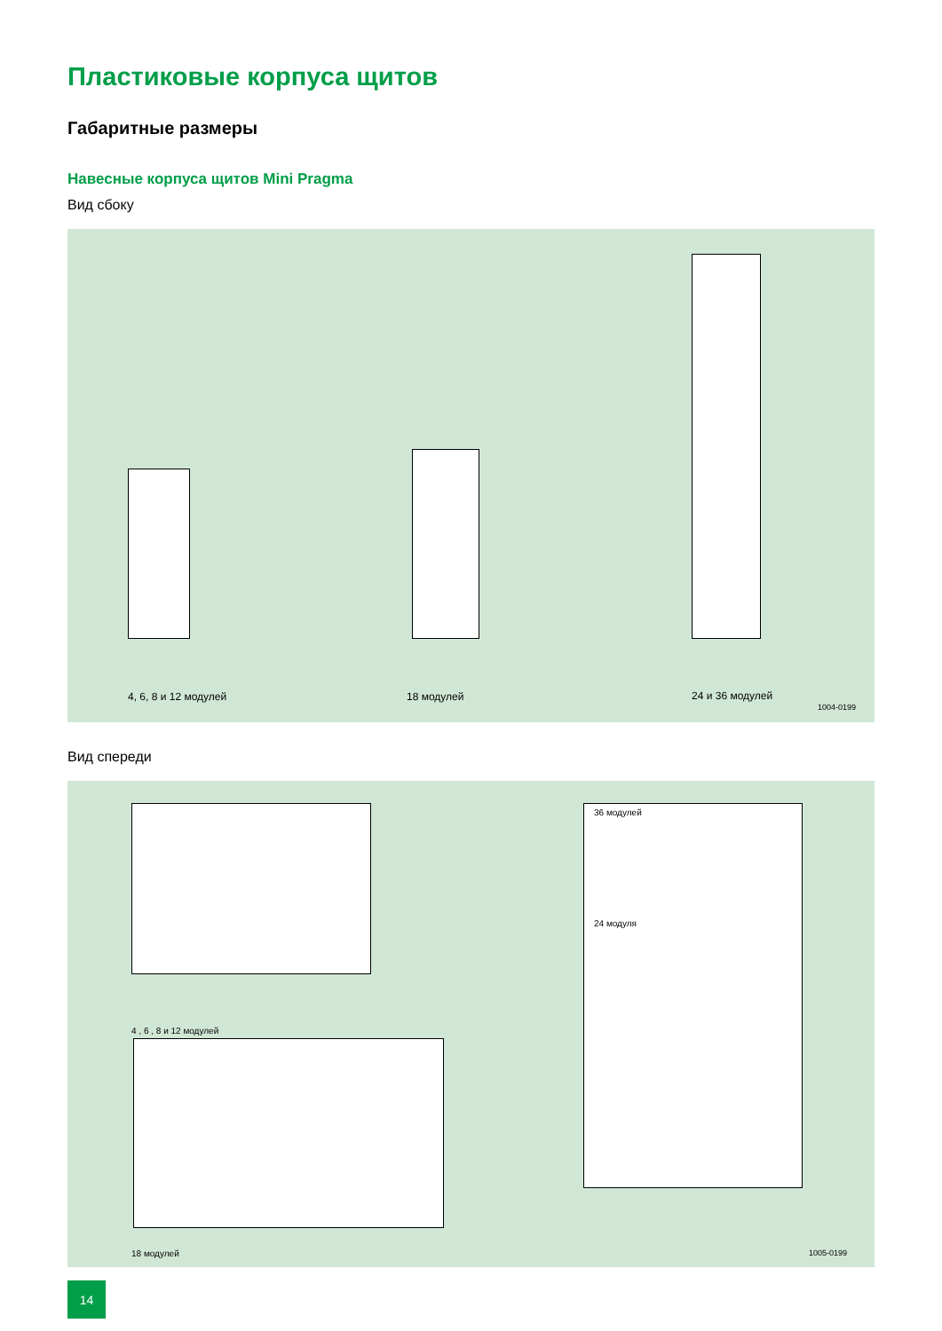Пластиковые корпуса щитов
Габаритные размеры
Навесные корпуса щитов Mini Pragma
Вид сбоку
4, 6, 8 и 12 модулей 18 модулей 24 и 36 модулей
1004-0199
Вид спереди
4 , 6 , 8 и 12 модулей
18 модулей
36 модулей
24 модуля
1005-0199
14